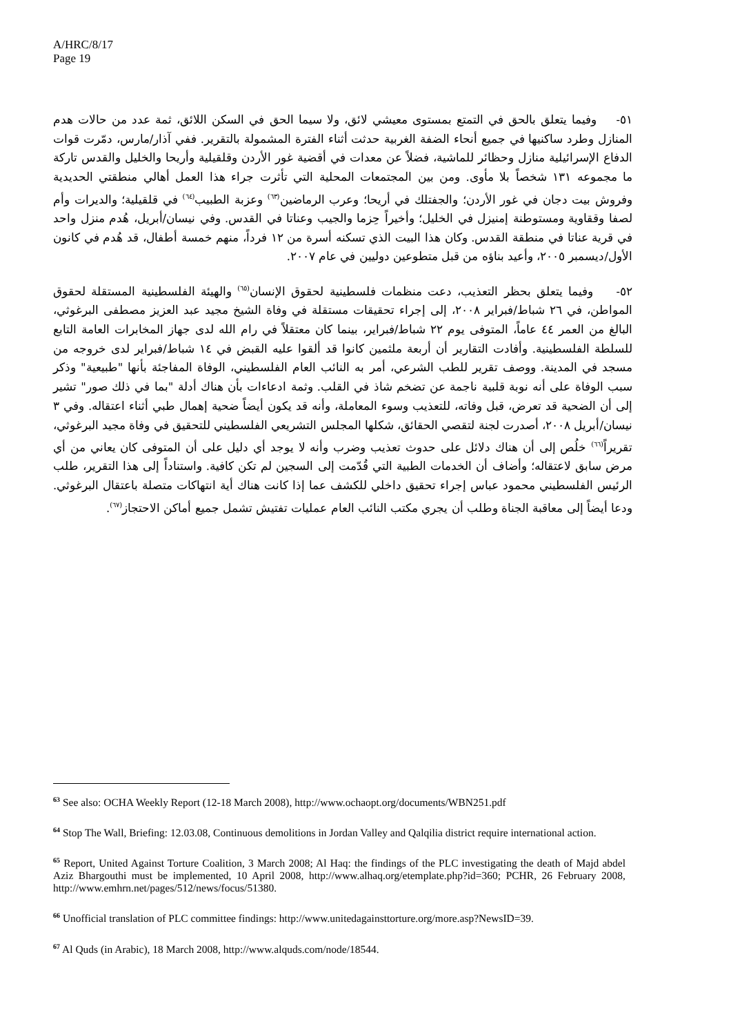A/HRC/8/17
Page 19
٥١- وفيما يتعلق بالحق في التمتع بمستوى معيشي لائق، ولا سيما الحق في السكن اللائق، ثمة عدد من حالات هدم المنازل وطرد ساكنيها في جميع أنحاء الضفة الغربية حدثت أثناء الفترة المشمولة بالتقرير. ففي آذار/مارس، دمّرت قوات الدفاع الإسرائيلية منازل وحظائر للماشية، فضلاً عن معدات في أقضية غور الأردن وقلقيلية وأريحا والخليل والقدس تاركة ما مجموعه ١٣١ شخصاً بلا مأوى. ومن بين المجتمعات المحلية التي تأثرت جراء هذا العمل أهالي منطقتي الحديدية وفروش بيت دجان في غور الأردن؛ والجفتلك في أريحا؛ وعرب الرماضين<sup>(٦٣)</sup> وعزبة الطبيب<sup>(٦٤)</sup> في قلقيلية؛ والديرات وأم لصفا وققاوية ومستوطنة إمنيزل في الخليل؛ وأخيراً حِزما والجيب وعناتا في القدس. وفي نيسان/أبريل، هُدم منزل واحد في قرية عناتا في منطقة القدس. وكان هذا البيت الذي تسكنه أسرة من ١٢ فرداً، منهم خمسة أطفال، قد هُدم في كانون الأول/ديسمبر ٢٠٠٥، وأعيد بناؤه من قبل متطوعين دوليين في عام ٢٠٠٧.
٥٢- وفيما يتعلق بحظر التعذيب، دعت منظمات فلسطينية لحقوق الإنسان<sup>(٦٥)</sup> والهيئة الفلسطينية المستقلة لحقوق المواطن، في ٢٦ شباط/فبراير ٢٠٠٨، إلى إجراء تحقيقات مستقلة في وفاة الشيخ مجيد عبد العزيز مصطفى البرغوثي، البالغ من العمر ٤٤ عاماً، المتوفى يوم ٢٢ شباط/فبراير، بينما كان معتقلاً في رام الله لدى جهاز المخابرات العامة التابع للسلطة الفلسطينية. وأفادت التقارير أن أربعة ملثمين كانوا قد ألقوا عليه القبض في ١٤ شباط/فبراير لدى خروجه من مسجد في المدينة. ووصف تقرير للطب الشرعي، أمر به النائب العام الفلسطيني، الوفاة المفاجئة بأنها "طبيعية" وذكر سبب الوفاة على أنه نوبة قلبية ناجمة عن تضخم شاذ في القلب. وثمة ادعاءات بأن هناك أدلة "بما في ذلك صور" تشير إلى أن الضحية قد تعرض، قبل وفاته، للتعذيب وسوء المعاملة، وأنه قد يكون أيضاً ضحية إهمال طبي أثناء اعتقاله. وفي ٣ نيسان/أبريل ٢٠٠٨، أصدرت لجنة لتقصي الحقائق، شكلها المجلس التشريعي الفلسطيني للتحقيق في وفاة مجيد البرغوثي، تقريراً<sup>(٦٦)</sup> خلُص إلى أن هناك دلائل على حدوث تعذيب وضرب وأنه لا يوجد أي دليل على أن المتوفى كان يعاني من أي مرض سابق لاعتقاله؛ وأضاف أن الخدمات الطبية التي قُدّمت إلى السجين لم تكن كافية. واستناداً إلى هذا التقرير، طلب الرئيس الفلسطيني محمود عباس إجراء تحقيق داخلي للكشف عما إذا كانت هناك أية انتهاكات متصلة باعتقال البرغوثي. ودعا أيضاً إلى معاقبة الجناة وطلب أن يجري مكتب النائب العام عمليات تفتيش تشمل جميع أماكن الاحتجاز<sup>(٦٧)</sup>.
<sup>63</sup> See also: OCHA Weekly Report (12-18 March 2008), http://www.ochaopt.org/documents/WBN251.pdf
<sup>64</sup> Stop The Wall, Briefing: 12.03.08, Continuous demolitions in Jordan Valley and Qalqilia district require international action.
<sup>65</sup> Report, United Against Torture Coalition, 3 March 2008; Al Haq: the findings of the PLC investigating the death of Majd abdel Aziz Bhargouthi must be implemented, 10 April 2008, http://www.alhaq.org/etemplate.php?id=360; PCHR, 26 February 2008, http://www.emhrn.net/pages/512/news/focus/51380.
<sup>66</sup> Unofficial translation of PLC committee findings: http://www.unitedagainsttorture.org/more.asp?NewsID=39.
<sup>67</sup> Al Quds (in Arabic), 18 March 2008, http://www.alquds.com/node/18544.